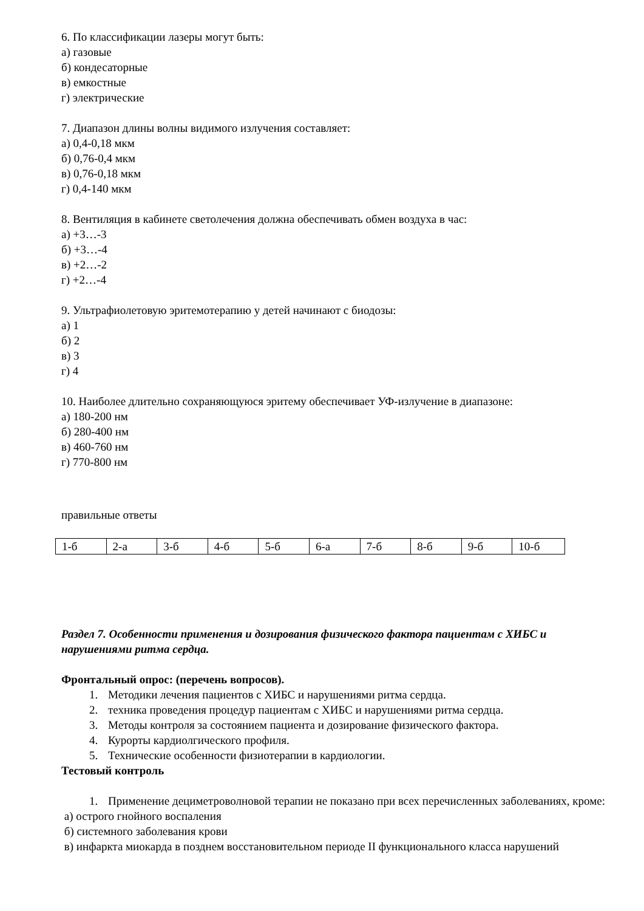6. По классификации лазеры могут быть:
а) газовые
б) кондесаторные
в) емкостные
г) электрические
7. Диапазон длины волны видимого излучения составляет:
а) 0,4-0,18 мкм
б) 0,76-0,4 мкм
в) 0,76-0,18 мкм
г) 0,4-140 мкм
8. Вентиляция в кабинете светолечения должна обеспечивать обмен воздуха в час:
а) +3…-3
б) +3…-4
в) +2…-2
г) +2…-4
9. Ультрафиолетовую эритемотерапию у детей начинают с биодозы:
а) 1
б) 2
в) 3
г) 4
10. Наиболее длительно сохраняющуюся эритему обеспечивает УФ-излучение в диапазоне:
а) 180-200 нм
б) 280-400 нм
в) 460-760 нм
г) 770-800 нм
правильные ответы
| 1-б | 2-а | 3-б | 4-б | 5-б | 6-а | 7-б | 8-б | 9-б | 10-б |
Раздел 7. Особенности применения и дозирования физического фактора пациентам с ХИБС и нарушениями ритма сердца.
Фронтальный опрос: (перечень вопросов).
1. Методики лечения пациентов с ХИБС и нарушениями ритма сердца.
2. техника проведения процедур пациентам с ХИБС и нарушениями ритма сердца.
3. Методы контроля за состоянием пациента и дозирование физического фактора.
4. Курорты кардиолгического профиля.
5. Технические особенности физиотерапии в кардиологии.
Тестовый контроль
1. Применение дециметроволновой терапии не показано при всех перечисленных заболеваниях, кроме:
а) острого гнойного воспаления
б) системного заболевания крови
в) инфаркта миокарда в позднем восстановительном периоде II функционального класса нарушений